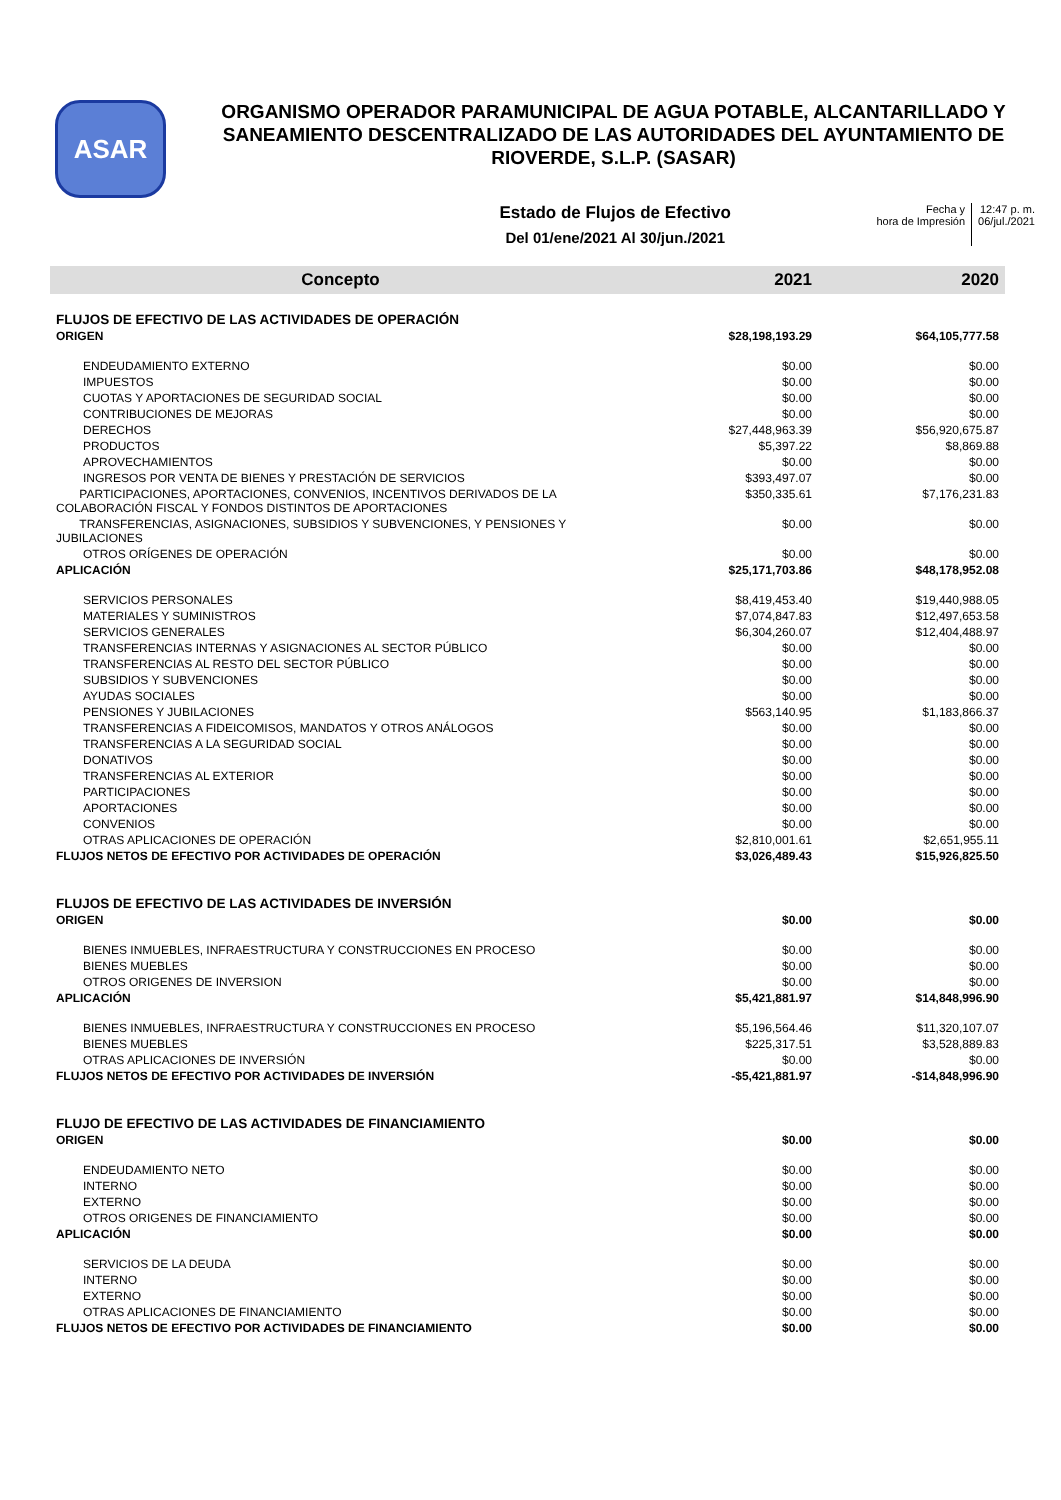ASAR
ORGANISMO OPERADOR PARAMUNICIPAL DE AGUA POTABLE, ALCANTARILLADO Y SANEAMIENTO DESCENTRALIZADO DE LAS AUTORIDADES DEL AYUNTAMIENTO DE RIOVERDE, S.L.P. (SASAR)
Estado de Flujos de Efectivo
Del 01/ene/2021 Al 30/jun./2021
Fecha y
hora de Impresión
12:47 p. m.
06/jul./2021
| Concepto | 2021 | 2020 |
| --- | --- | --- |
| FLUJOS DE EFECTIVO DE LAS ACTIVIDADES DE OPERACIÓN | | |
| ORIGEN | $28,198,193.29 | $64,105,777.58 |
| ENDEUDAMIENTO EXTERNO | $0.00 | $0.00 |
| IMPUESTOS | $0.00 | $0.00 |
| CUOTAS Y APORTACIONES DE SEGURIDAD SOCIAL | $0.00 | $0.00 |
| CONTRIBUCIONES DE MEJORAS | $0.00 | $0.00 |
| DERECHOS | $27,448,963.39 | $56,920,675.87 |
| PRODUCTOS | $5,397.22 | $8,869.88 |
| APROVECHAMIENTOS | $0.00 | $0.00 |
| INGRESOS POR VENTA DE BIENES Y PRESTACIÓN DE SERVICIOS | $393,497.07 | $0.00 |
| PARTICIPACIONES, APORTACIONES, CONVENIOS, INCENTIVOS DERIVADOS DE LA COLABORACIÓN FISCAL Y FONDOS DISTINTOS DE APORTACIONES | $350,335.61 | $7,176,231.83 |
| TRANSFERENCIAS, ASIGNACIONES, SUBSIDIOS Y SUBVENCIONES, Y PENSIONES Y JUBILACIONES | $0.00 | $0.00 |
| OTROS ORÍGENES DE OPERACIÓN | $0.00 | $0.00 |
| APLICACIÓN | $25,171,703.86 | $48,178,952.08 |
| SERVICIOS PERSONALES | $8,419,453.40 | $19,440,988.05 |
| MATERIALES Y SUMINISTROS | $7,074,847.83 | $12,497,653.58 |
| SERVICIOS GENERALES | $6,304,260.07 | $12,404,488.97 |
| TRANSFERENCIAS INTERNAS Y ASIGNACIONES AL SECTOR PÚBLICO | $0.00 | $0.00 |
| TRANSFERENCIAS AL RESTO DEL SECTOR PÚBLICO | $0.00 | $0.00 |
| SUBSIDIOS Y SUBVENCIONES | $0.00 | $0.00 |
| AYUDAS SOCIALES | $0.00 | $0.00 |
| PENSIONES Y JUBILACIONES | $563,140.95 | $1,183,866.37 |
| TRANSFERENCIAS A FIDEICOMISOS, MANDATOS Y OTROS ANÁLOGOS | $0.00 | $0.00 |
| TRANSFERENCIAS A LA SEGURIDAD SOCIAL | $0.00 | $0.00 |
| DONATIVOS | $0.00 | $0.00 |
| TRANSFERENCIAS AL EXTERIOR | $0.00 | $0.00 |
| PARTICIPACIONES | $0.00 | $0.00 |
| APORTACIONES | $0.00 | $0.00 |
| CONVENIOS | $0.00 | $0.00 |
| OTRAS APLICACIONES DE OPERACIÓN | $2,810,001.61 | $2,651,955.11 |
| FLUJOS NETOS DE EFECTIVO POR ACTIVIDADES DE OPERACIÓN | $3,026,489.43 | $15,926,825.50 |
| FLUJOS DE EFECTIVO DE LAS ACTIVIDADES DE INVERSIÓN | | |
| ORIGEN | $0.00 | $0.00 |
| BIENES INMUEBLES, INFRAESTRUCTURA Y CONSTRUCCIONES EN PROCESO | $0.00 | $0.00 |
| BIENES MUEBLES | $0.00 | $0.00 |
| OTROS ORIGENES DE INVERSION | $0.00 | $0.00 |
| APLICACIÓN | $5,421,881.97 | $14,848,996.90 |
| BIENES INMUEBLES, INFRAESTRUCTURA Y CONSTRUCCIONES EN PROCESO | $5,196,564.46 | $11,320,107.07 |
| BIENES MUEBLES | $225,317.51 | $3,528,889.83 |
| OTRAS APLICACIONES DE INVERSIÓN | $0.00 | $0.00 |
| FLUJOS NETOS DE EFECTIVO POR ACTIVIDADES DE INVERSIÓN | -$5,421,881.97 | -$14,848,996.90 |
| FLUJO DE EFECTIVO DE LAS ACTIVIDADES DE FINANCIAMIENTO | | |
| ORIGEN | $0.00 | $0.00 |
| ENDEUDAMIENTO NETO | $0.00 | $0.00 |
| INTERNO | $0.00 | $0.00 |
| EXTERNO | $0.00 | $0.00 |
| OTROS ORIGENES DE FINANCIAMIENTO | $0.00 | $0.00 |
| APLICACIÓN | $0.00 | $0.00 |
| SERVICIOS DE LA DEUDA | $0.00 | $0.00 |
| INTERNO | $0.00 | $0.00 |
| EXTERNO | $0.00 | $0.00 |
| OTRAS APLICACIONES DE FINANCIAMIENTO | $0.00 | $0.00 |
| FLUJOS NETOS DE EFECTIVO POR ACTIVIDADES DE FINANCIAMIENTO | $0.00 | $0.00 |